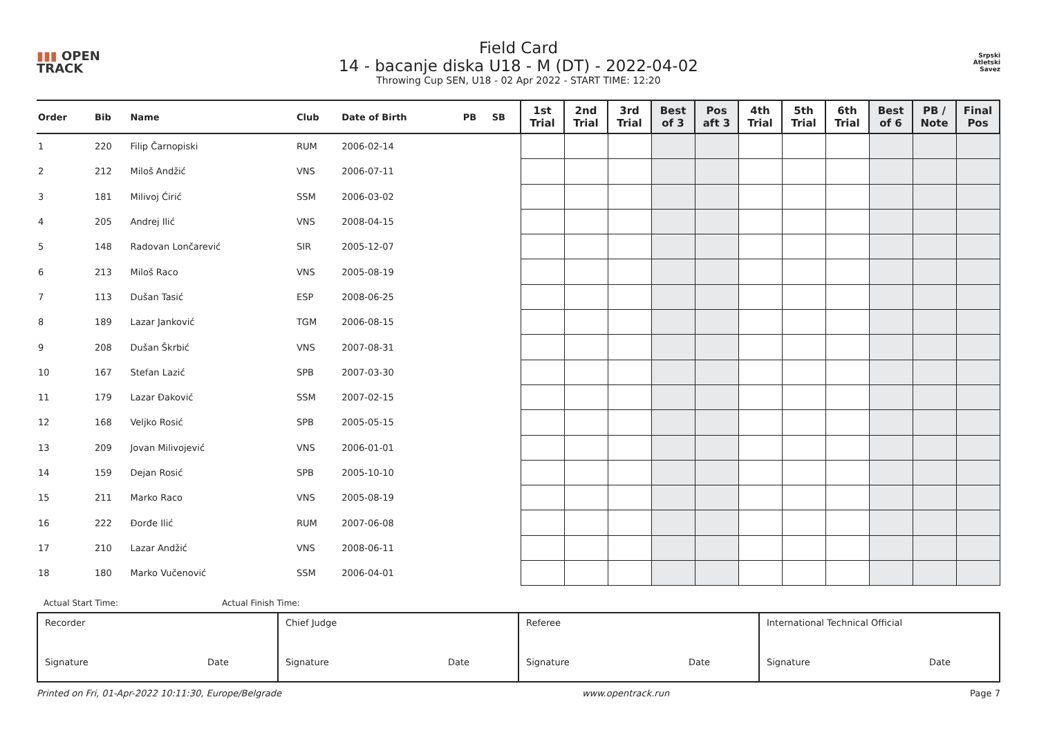▮▮▮ OPEN
TRACK
Field Card
14 - bacanje diska U18 - M (DT) - 2022-04-02
Throwing Cup SEN, U18 - 02 Apr 2022 - START TIME: 12:20
Srpski
Atletski
Savez
| Order | Bib | Name | Club | Date of Birth | PB | SB | 1st Trial | 2nd Trial | 3rd Trial | Best of 3 | Pos aft 3 | 4th Trial | 5th Trial | 6th Trial | Best of 6 | PB / Note | Final Pos |
| --- | --- | --- | --- | --- | --- | --- | --- | --- | --- | --- | --- | --- | --- | --- | --- | --- | --- |
| 1 | 220 | Filip Čarnopiski | RUM | 2006-02-14 | | | | | | | | | | | | | |
| 2 | 212 | Miloš Andžić | VNS | 2006-07-11 | | | | | | | | | | | | | |
| 3 | 181 | Milivoj Ćirić | SSM | 2006-03-02 | | | | | | | | | | | | | |
| 4 | 205 | Andrej Ilić | VNS | 2008-04-15 | | | | | | | | | | | | | |
| 5 | 148 | Radovan Lončarević | SIR | 2005-12-07 | | | | | | | | | | | | | |
| 6 | 213 | Miloš Raco | VNS | 2005-08-19 | | | | | | | | | | | | | |
| 7 | 113 | Dušan Tasić | ESP | 2008-06-25 | | | | | | | | | | | | | |
| 8 | 189 | Lazar Janković | TGM | 2006-08-15 | | | | | | | | | | | | | |
| 9 | 208 | Dušan Škrbić | VNS | 2007-08-31 | | | | | | | | | | | | | |
| 10 | 167 | Stefan Lazić | SPB | 2007-03-30 | | | | | | | | | | | | | |
| 11 | 179 | Lazar Đaković | SSM | 2007-02-15 | | | | | | | | | | | | | |
| 12 | 168 | Veljko Rosić | SPB | 2005-05-15 | | | | | | | | | | | | | |
| 13 | 209 | Jovan Milivojević | VNS | 2006-01-01 | | | | | | | | | | | | | |
| 14 | 159 | Dejan Rosić | SPB | 2005-10-10 | | | | | | | | | | | | | |
| 15 | 211 | Marko Raco | VNS | 2005-08-19 | | | | | | | | | | | | | |
| 16 | 222 | Đorđe Ilić | RUM | 2007-06-08 | | | | | | | | | | | | | |
| 17 | 210 | Lazar Andžić | VNS | 2008-06-11 | | | | | | | | | | | | | |
| 18 | 180 | Marko Vučenović | SSM | 2006-04-01 | | | | | | | | | | | | | |
Actual Start Time: Actual Finish Time:
| Recorder Signature Date | Chief Judge Signature Date | Referee Signature Date | International Technical Official Signature Date |
Printed on Fri, 01-Apr-2022 10:11:30, Europe/Belgrade www.opentrack.run Page 7